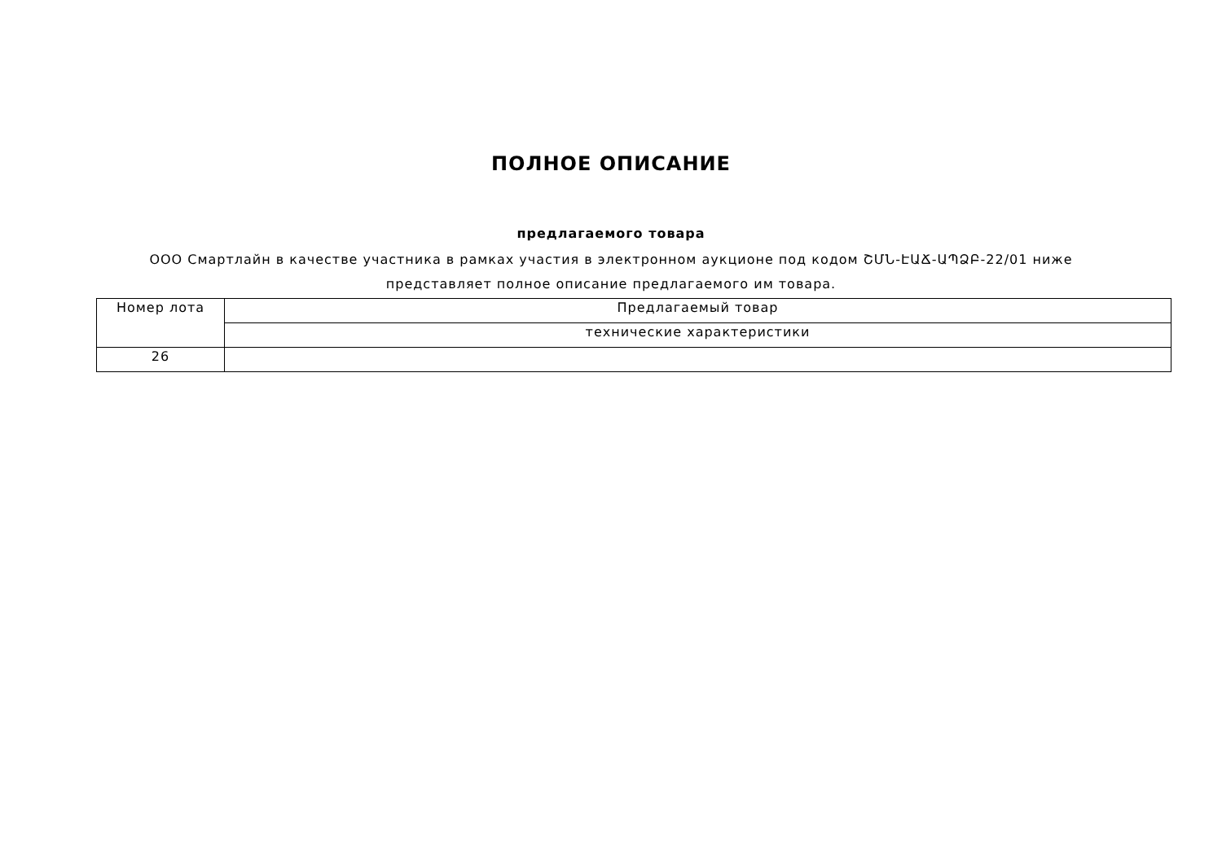ПОЛНОЕ ОПИСАНИЕ
предлагаемого товара
ООО Смартлайн в качестве участника в рамках участия в электронном аукционе под кодом ՇՄՆ-ԷԱՃ-ԱՊՁԲ-22/01 ниже представляет полное описание предлагаемого им товара.
| Номер лота | Предлагаемый товар |
| | технические характеристики |
| 26 | |